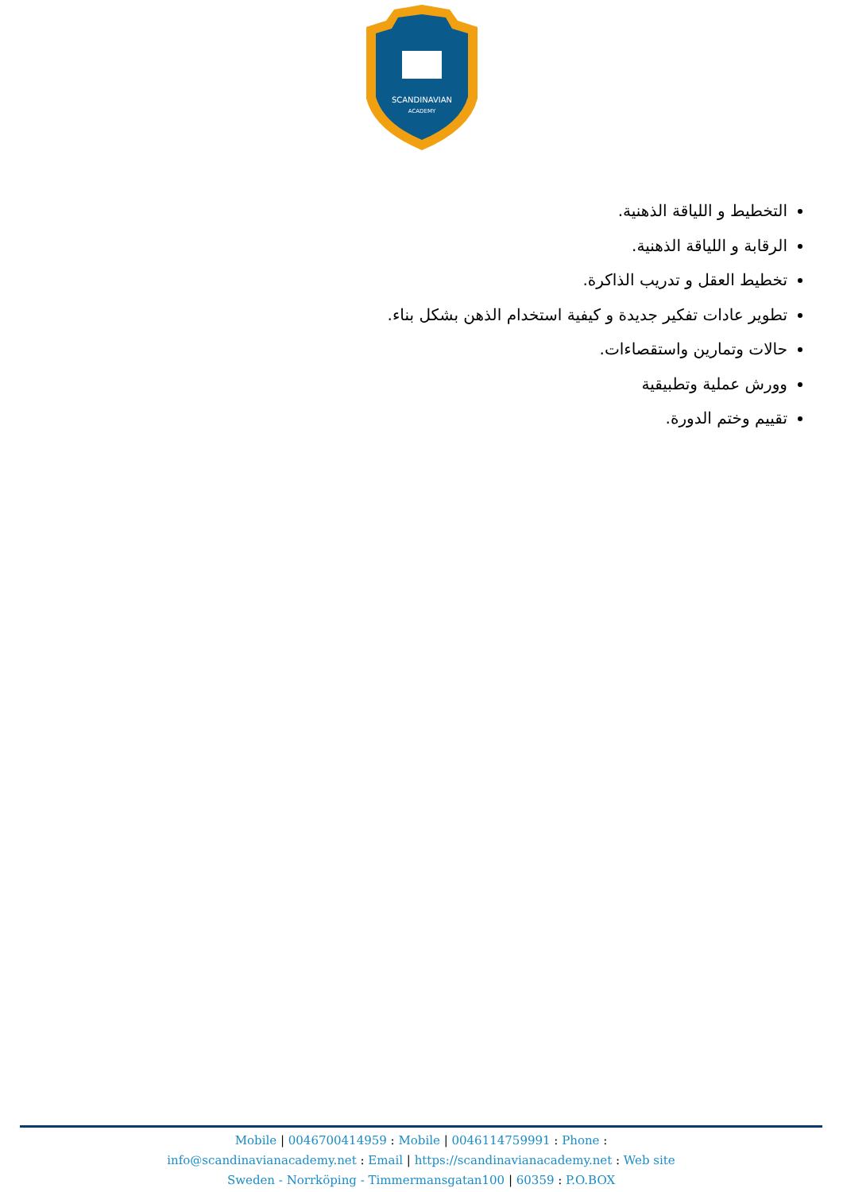SCANDINAVIAN
ACADEMY
التخطيط و اللياقة الذهنية.
الرقابة و اللياقة الذهنية.
تخطيط العقل و تدريب الذاكرة.
تطوير عادات تفكير جديدة و كيفية استخدام الذهن بشكل بناء.
حالات وتمارين واستقصاءات.
وورش عملية وتطبيقية
تقييم وختم الدورة.
Mobile | 0046700414959 : Mobile | 0046114759991 : Phone :
info@scandinavianacademy.net : Email | https://scandinavianacademy.net : Web site
Sweden - Norrköping - Timmermansgatan100 | 60359 : P.O.BOX